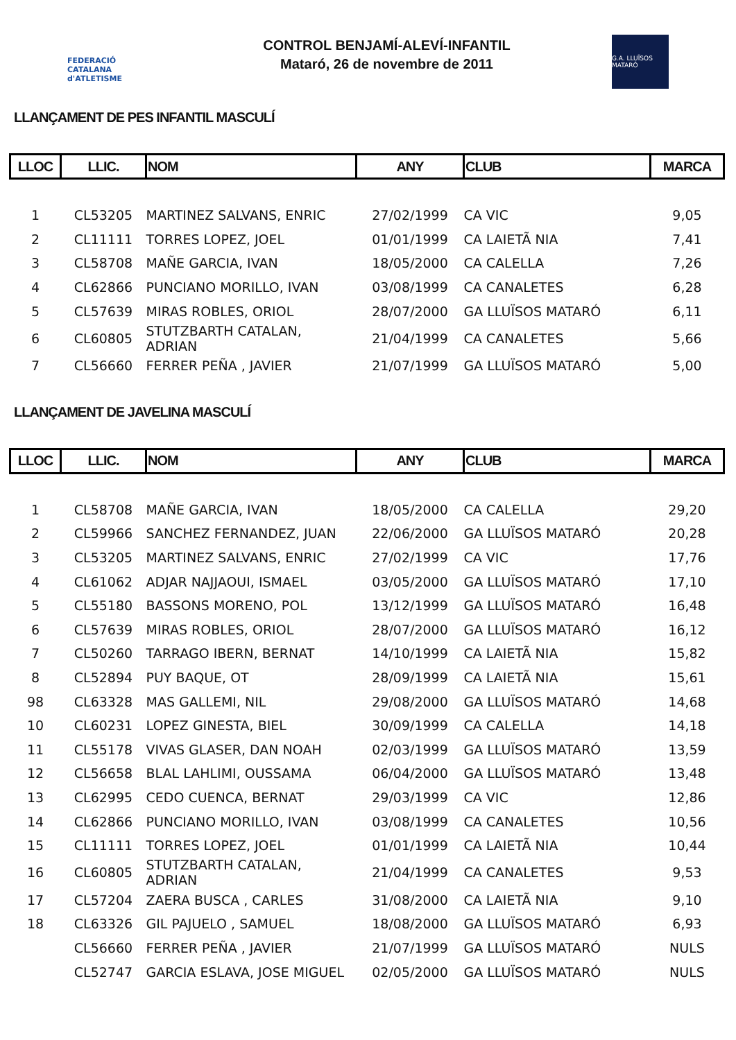FEDERACIÓ CATALANA d'ATLETISME
CONTROL BENJAMÍ-ALEVÍ-INFANTIL
Mataró, 26 de novembre de 2011
G.A. LLUÏSOS MATARÓ
LLANÇAMENT DE PES INFANTIL MASCULÍ
| LLOC | LLIC. | NOM | ANY | CLUB | MARCA |
| --- | --- | --- | --- | --- | --- |
| 1 | CL53205 | MARTINEZ SALVANS, ENRIC | 27/02/1999 | CA VIC | 9,05 |
| 2 | CL11111 | TORRES LOPEZ, JOEL | 01/01/1999 | CA LAIETÃ NIA | 7,41 |
| 3 | CL58708 | MAÑE GARCIA, IVAN | 18/05/2000 | CA CALELLA | 7,26 |
| 4 | CL62866 | PUNCIANO MORILLO, IVAN | 03/08/1999 | CA CANALETES | 6,28 |
| 5 | CL57639 | MIRAS ROBLES, ORIOL | 28/07/2000 | GA LLUÏSOS MATARÓ | 6,11 |
| 6 | CL60805 | STUTZBARTH CATALAN, ADRIAN | 21/04/1999 | CA CANALETES | 5,66 |
| 7 | CL56660 | FERRER PEÑA , JAVIER | 21/07/1999 | GA LLUÏSOS MATARÓ | 5,00 |
LLANÇAMENT DE JAVELINA MASCULÍ
| LLOC | LLIC. | NOM | ANY | CLUB | MARCA |
| --- | --- | --- | --- | --- | --- |
| 1 | CL58708 | MAÑE GARCIA, IVAN | 18/05/2000 | CA CALELLA | 29,20 |
| 2 | CL59966 | SANCHEZ FERNANDEZ, JUAN | 22/06/2000 | GA LLUÏSOS MATARÓ | 20,28 |
| 3 | CL53205 | MARTINEZ SALVANS, ENRIC | 27/02/1999 | CA VIC | 17,76 |
| 4 | CL61062 | ADJAR NAJJAOUI, ISMAEL | 03/05/2000 | GA LLUÏSOS MATARÓ | 17,10 |
| 5 | CL55180 | BASSONS MORENO, POL | 13/12/1999 | GA LLUÏSOS MATARÓ | 16,48 |
| 6 | CL57639 | MIRAS ROBLES, ORIOL | 28/07/2000 | GA LLUÏSOS MATARÓ | 16,12 |
| 7 | CL50260 | TARRAGO IBERN, BERNAT | 14/10/1999 | CA LAIETÃ NIA | 15,82 |
| 8 | CL52894 | PUY BAQUE, OT | 28/09/1999 | CA LAIETÃ NIA | 15,61 |
| 98 | CL63328 | MAS GALLEMI, NIL | 29/08/2000 | GA LLUÏSOS MATARÓ | 14,68 |
| 10 | CL60231 | LOPEZ GINESTA, BIEL | 30/09/1999 | CA CALELLA | 14,18 |
| 11 | CL55178 | VIVAS GLASER, DAN NOAH | 02/03/1999 | GA LLUÏSOS MATARÓ | 13,59 |
| 12 | CL56658 | BLAL LAHLIMI, OUSSAMA | 06/04/2000 | GA LLUÏSOS MATARÓ | 13,48 |
| 13 | CL62995 | CEDO CUENCA, BERNAT | 29/03/1999 | CA VIC | 12,86 |
| 14 | CL62866 | PUNCIANO MORILLO, IVAN | 03/08/1999 | CA CANALETES | 10,56 |
| 15 | CL11111 | TORRES LOPEZ, JOEL | 01/01/1999 | CA LAIETÃ NIA | 10,44 |
| 16 | CL60805 | STUTZBARTH CATALAN, ADRIAN | 21/04/1999 | CA CANALETES | 9,53 |
| 17 | CL57204 | ZAERA BUSCA , CARLES | 31/08/2000 | CA LAIETÃ NIA | 9,10 |
| 18 | CL63326 | GIL PAJUELO , SAMUEL | 18/08/2000 | GA LLUÏSOS MATARÓ | 6,93 |
| | CL56660 | FERRER PEÑA , JAVIER | 21/07/1999 | GA LLUÏSOS MATARÓ | NULS |
| | CL52747 | GARCIA ESLAVA, JOSE MIGUEL | 02/05/2000 | GA LLUÏSOS MATARÓ | NULS |